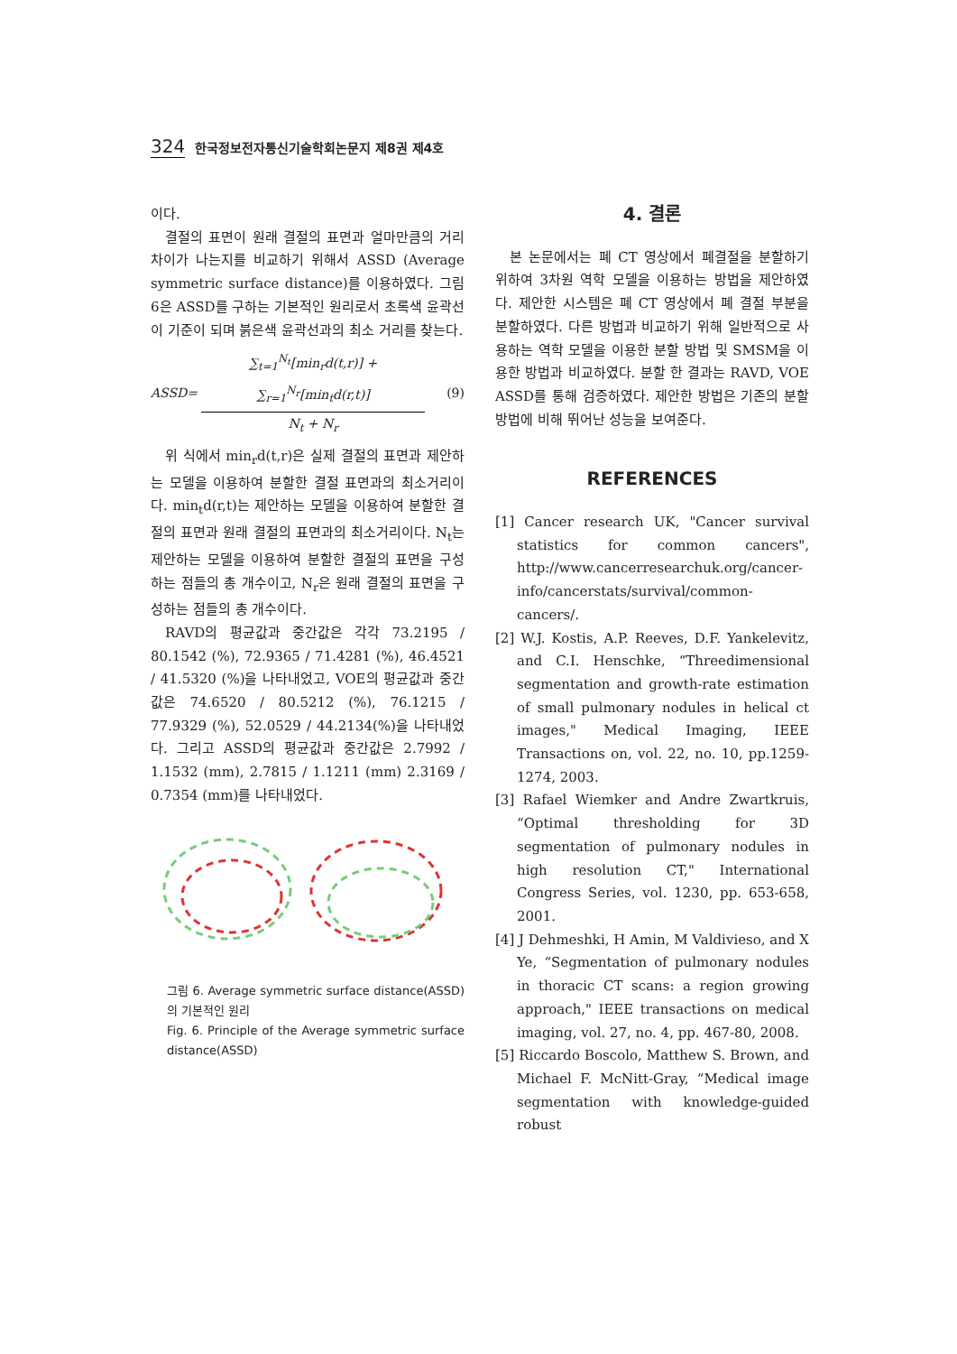324 한국정보전자통신기술학회논문지 제8권 제4호
이다.
결절의 표면이 원래 결절의 표면과 얼마만큼의 거리차이가 나는지를 비교하기 위해서 ASSD (Average symmetric surface distance)를 이용하였다. 그림 6은 ASSD를 구하는 기본적인 원리로서 초록색 윤곽선이 기준이 되며 붉은색 윤곽선과의 최소 거리를 찾는다.
ASSD=
∑<sub>t=1</sub><sup>N<sub>t</sub></sup>[min<sub>r</sub>d(t,r)] + ∑<sub>r=1</sub><sup>N<sub>r</sub></sup>[min<sub>t</sub>d(r,t)]
N<sub>t</sub> + N<sub>r</sub>
(9)
위 식에서 min<sub>r</sub>d(t,r)은 실제 결절의 표면과 제안하는 모델을 이용하여 분할한 결절 표면과의 최소거리이다. min<sub>t</sub>d(r,t)는 제안하는 모델을 이용하여 분할한 결절의 표면과 원래 결절의 표면과의 최소거리이다. N<sub>t</sub>는 제안하는 모델을 이용하여 분할한 결절의 표면을 구성하는 점들의 총 개수이고, N<sub>r</sub>은 원래 결절의 표면을 구성하는 점들의 총 개수이다.
RAVD의 평균값과 중간값은 각각 73.2195 / 80.1542 (%), 72.9365 / 71.4281 (%), 46.4521 / 41.5320 (%)을 나타내었고, VOE의 평균값과 중간값은 74.6520 / 80.5212 (%), 76.1215 / 77.9329 (%), 52.0529 / 44.2134(%)을 나타내었다. 그리고 ASSD의 평균값과 중간값은 2.7992 / 1.1532 (mm), 2.7815 / 1.1211 (mm) 2.3169 / 0.7354 (mm)를 나타내었다.
그림 6. Average symmetric surface distance(ASSD)의 기본적인 원리
Fig. 6. Principle of the Average symmetric surface distance(ASSD)
4. 결론
본 논문에서는 폐 CT 영상에서 폐결절을 분할하기 위하여 3차원 역학 모델을 이용하는 방법을 제안하였다. 제안한 시스템은 폐 CT 영상에서 폐 결절 부분을 분할하였다. 다른 방법과 비교하기 위해 일반적으로 사용하는 역학 모델을 이용한 분할 방법 및 SMSM을 이용한 방법과 비교하였다. 분할 한 결과는 RAVD, VOE ASSD를 통해 검증하였다. 제안한 방법은 기존의 분할 방법에 비해 뛰어난 성능을 보여준다.
REFERENCES
[1] Cancer research UK, "Cancer survival statistics for common cancers", http://www.cancerresearchuk.org/cancer-info/cancerstats/survival/common-cancers/.
[2] W.J. Kostis, A.P. Reeves, D.F. Yankelevitz, and C.I. Henschke, “Threedimensional segmentation and growth-rate estimation of small pulmonary nodules in helical ct images," Medical Imaging, IEEE Transactions on, vol. 22, no. 10, pp.1259-1274, 2003.
[3] Rafael Wiemker and Andre Zwartkruis, “Optimal thresholding for 3D segmentation of pulmonary nodules in high resolution CT," International Congress Series, vol. 1230, pp. 653-658, 2001.
[4] J Dehmeshki, H Amin, M Valdivieso, and X Ye, “Segmentation of pulmonary nodules in thoracic CT scans: a region growing approach," IEEE transactions on medical imaging, vol. 27, no. 4, pp. 467-80, 2008.
[5] Riccardo Boscolo, Matthew S. Brown, and Michael F. McNitt-Gray, “Medical image segmentation with knowledge-guided robust